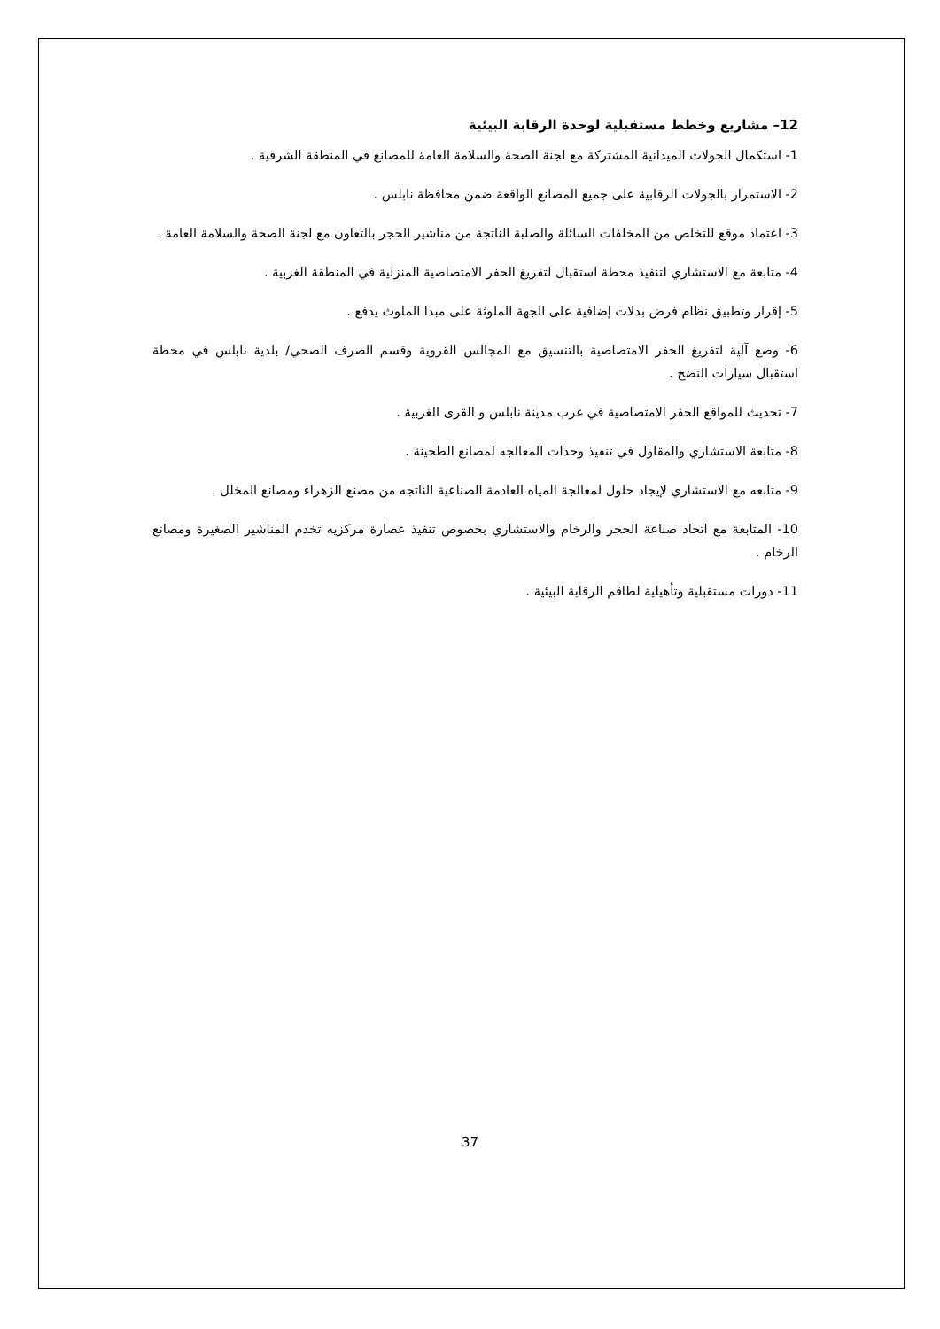12– مشاريع وخطط مستقبلية لوحدة الرقابة البيئية
1- استكمال الجولات الميدانية المشتركة مع لجنة الصحة والسلامة العامة للمصانع في المنطقة الشرقية .
2- الاستمرار بالجولات الرقابية على جميع المصانع الواقعة ضمن محافظة نابلس .
3- اعتماد موقع للتخلص من المخلفات السائلة والصلبة الناتجة من مناشير الحجر بالتعاون مع لجنة الصحة والسلامة العامة .
4- متابعة مع الاستشاري لتنفيذ محطة استقبال لتفريغ الحفر الامتصاصية المنزلية في المنطقة الغربية .
5- إقرار وتطبيق نظام فرض بدلات إضافية على الجهة الملوثة على مبدا الملوث يدفع .
6- وضع آلية لتفريغ الحفر الامتصاصية بالتنسيق مع المجالس القروية وقسم الصرف الصحي/ بلدية نابلس في محطة استقبال سيارات النضح .
7- تحديث للمواقع الحفر الامتصاصية في غرب مدينة نابلس و القرى الغربية .
8- متابعة الاستشاري والمقاول في تنفيذ وحدات المعالجه لمصانع الطحينة .
9- متابعه مع الاستشاري لإيجاد حلول لمعالجة المياه العادمة الصناعية الناتجه من مصنع الزهراء ومصانع المخلل .
10- المتابعة مع اتحاد صناعة الحجر والرخام والاستشاري بخصوص تنفيذ عصارة مركزيه تخدم المناشير الصغيرة ومصانع الرخام .
11- دورات مستقبلية وتأهيلية لطاقم الرقابة البيئية .
37